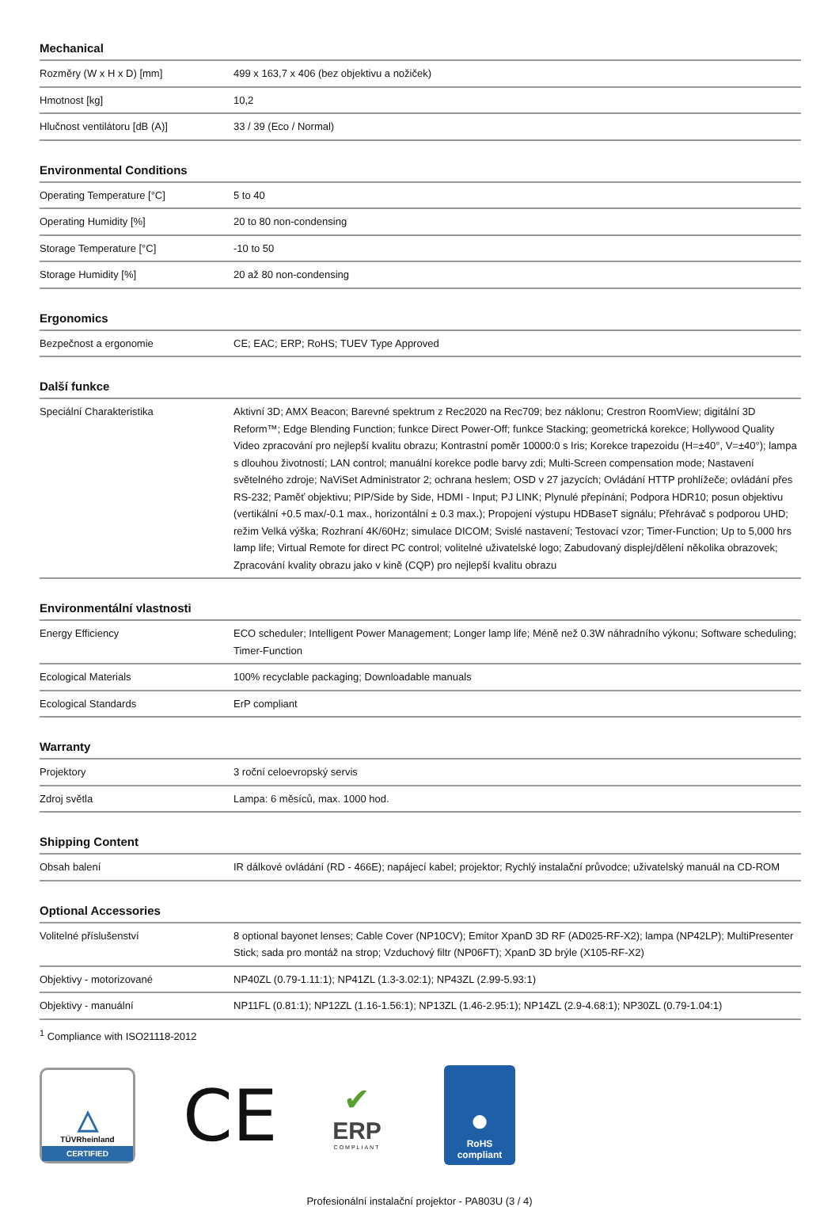Mechanical
| Rozměry (W x H x D) [mm] | 499 x 163,7 x 406 (bez objektivu a nožiček) |
| Hmotnost [kg] | 10,2 |
| Hlučnost ventilátoru [dB (A)] | 33 / 39 (Eco / Normal) |
Environmental Conditions
| Operating Temperature [°C] | 5 to 40 |
| Operating Humidity [%] | 20 to 80 non-condensing |
| Storage Temperature [°C] | -10 to 50 |
| Storage Humidity [%] | 20 až 80 non-condensing |
Ergonomics
| Bezpečnost a ergonomie | CE; EAC; ERP; RoHS; TUEV Type Approved |
Další funkce
| Speciální Charakteristika | Aktivní 3D; AMX Beacon; Barevné spektrum z Rec2020 na Rec709; bez náklonu; Crestron RoomView; digitální 3D Reform™; Edge Blending Function; funkce Direct Power-Off; funkce Stacking; geometrická korekce; Hollywood Quality Video zpracování pro nejlepší kvalitu obrazu; Kontrastní poměr 10000:0 s Iris; Korekce trapezoidu (H=±40°, V=±40°); lampa s dlouhou životností; LAN control; manuální korekce podle barvy zdi; Multi-Screen compensation mode; Nastavení světelného zdroje; NaViSet Administrator 2; ochrana heslem; OSD v 27 jazycích; Ovládání HTTP prohlížeče; ovládání přes RS-232; Paměť objektivu; PIP/Side by Side, HDMI - Input; PJ LINK; Plynulé přepínání; Podpora HDR10; posun objektivu (vertikální +0.5 max/-0.1 max., horizontální ± 0.3 max.); Propojení výstupu HDBaseT signálu; Přehrávač s podporou UHD; režim Velká výška; Rozhraní 4K/60Hz; simulace DICOM; Svislé nastavení; Testovací vzor; Timer-Function; Up to 5,000 hrs lamp life; Virtual Remote for direct PC control; volitelné uživatelské logo; Zabudovaný displej/dělení několika obrazovek; Zpracování kvality obrazu jako v kině (CQP) pro nejlepší kvalitu obrazu |
Environmentální vlastnosti
| Energy Efficiency | ECO scheduler; Intelligent Power Management; Longer lamp life; Méně než 0.3W náhradního výkonu; Software scheduling; Timer-Function |
| Ecological Materials | 100% recyclable packaging; Downloadable manuals |
| Ecological Standards | ErP compliant |
Warranty
| Projektory | 3 roční celoevropský servis |
| Zdroj světla | Lampa: 6 měsíců, max. 1000 hod. |
Shipping Content
| Obsah balení | IR dálkové ovládání (RD - 466E); napájecí kabel; projektor; Rychlý instalační průvodce; uživatelský manuál na CD-ROM |
Optional Accessories
| Volitelné příslušenství | 8 optional bayonet lenses; Cable Cover (NP10CV); Emitor XpanD 3D RF (AD025-RF-X2); lampa (NP42LP); MultiPresenter Stick; sada pro montáž na strop; Vzduchový filtr (NP06FT); XpanD 3D brýle (X105-RF-X2) |
| Objektivy - motorizované | NP40ZL (0.79-1.11:1); NP41ZL (1.3-3.02:1); NP43ZL (2.99-5.93:1) |
| Objektivy - manuální | NP11FL (0.81:1); NP12ZL (1.16-1.56:1); NP13ZL (1.46-2.95:1); NP14ZL (2.9-4.68:1); NP30ZL (0.79-1.04:1) |
<sup>1</sup> Compliance with ISO21118-2012
△
TÜVRheinland
CERTIFIED
CE
✔
ERP
COMPLIANT
●
RoHS
compliant
Profesionální instalační projektor - PA803U (3 / 4)